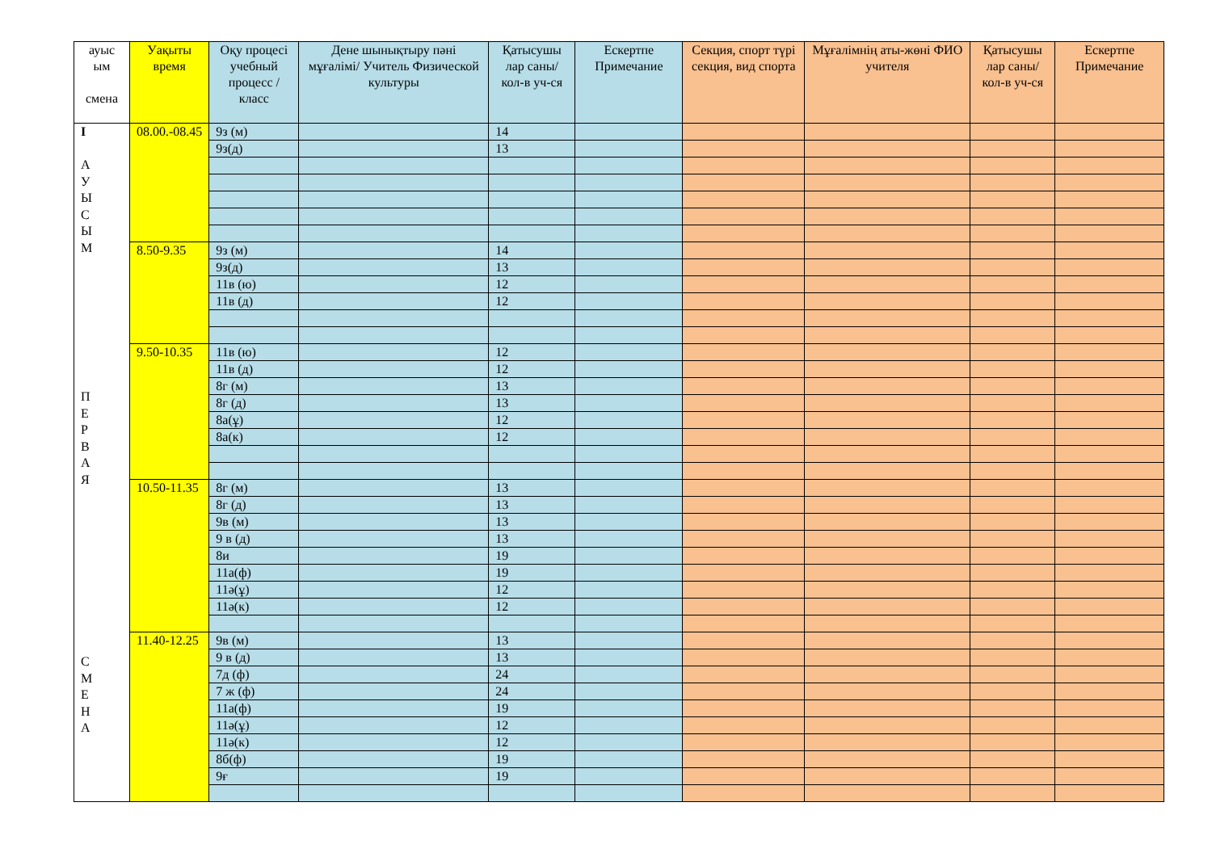| ауыс ым смена | Уақыты время | Оқу процесі учебный процесс / класс | Дене шынықтыру пәні мұғалімі/ Учитель Физической культуры | Қатысушы лар саны/ кол-в уч-ся | Ескертпе Примечание | Секция, спорт түрі секция, вид спорта | Мұғалімнің аты-жөні ФИО учителя | Қатысушы лар саны/ кол-в уч-ся | Ескертпе Примечание |
| --- | --- | --- | --- | --- | --- | --- | --- | --- | --- |
| I А У Ы С Ы М П Е Р В А Я С М Е Н А | 08.00.-08.45 | 9з (м) | | 14 | | | | | |
| | | 9з(д) | | 13 | | | | | |
| | 8.50-9.35 | 9з (м) | | 14 | | | | | |
| | | 9з(д) | | 13 | | | | | |
| | | 11в (ю) | | 12 | | | | | |
| | | 11в (д) | | 12 | | | | | |
| | 9.50-10.35 | 11в (ю) | | 12 | | | | | |
| | | 11в (д) | | 12 | | | | | |
| | | 8г (м) | | 13 | | | | | |
| | | 8г (д) | | 13 | | | | | |
| | | 8а(ұ) | | 12 | | | | | |
| | | 8а(к) | | 12 | | | | | |
| | 10.50-11.35 | 8г (м) | | 13 | | | | | |
| | | 8г (д) | | 13 | | | | | |
| | | 9в (м) | | 13 | | | | | |
| | | 9 в (д) | | 13 | | | | | |
| | | 8и | | 19 | | | | | |
| | | 11а(ф) | | 19 | | | | | |
| | | 11ә(ұ) | | 12 | | | | | |
| | | 11ә(к) | | 12 | | | | | |
| | 11.40-12.25 | 9в (м) | | 13 | | | | | |
| | | 9 в (д) | | 13 | | | | | |
| | | 7д (ф) | | 24 | | | | | |
| | | 7 ж (ф) | | 24 | | | | | |
| | | 11а(ф) | | 19 | | | | | |
| | | 11ә(ұ) | | 12 | | | | | |
| | | 11ә(к) | | 12 | | | | | |
| | | 8б(ф) | | 19 | | | | | |
| | | 9ғ | | 19 | | | | | |